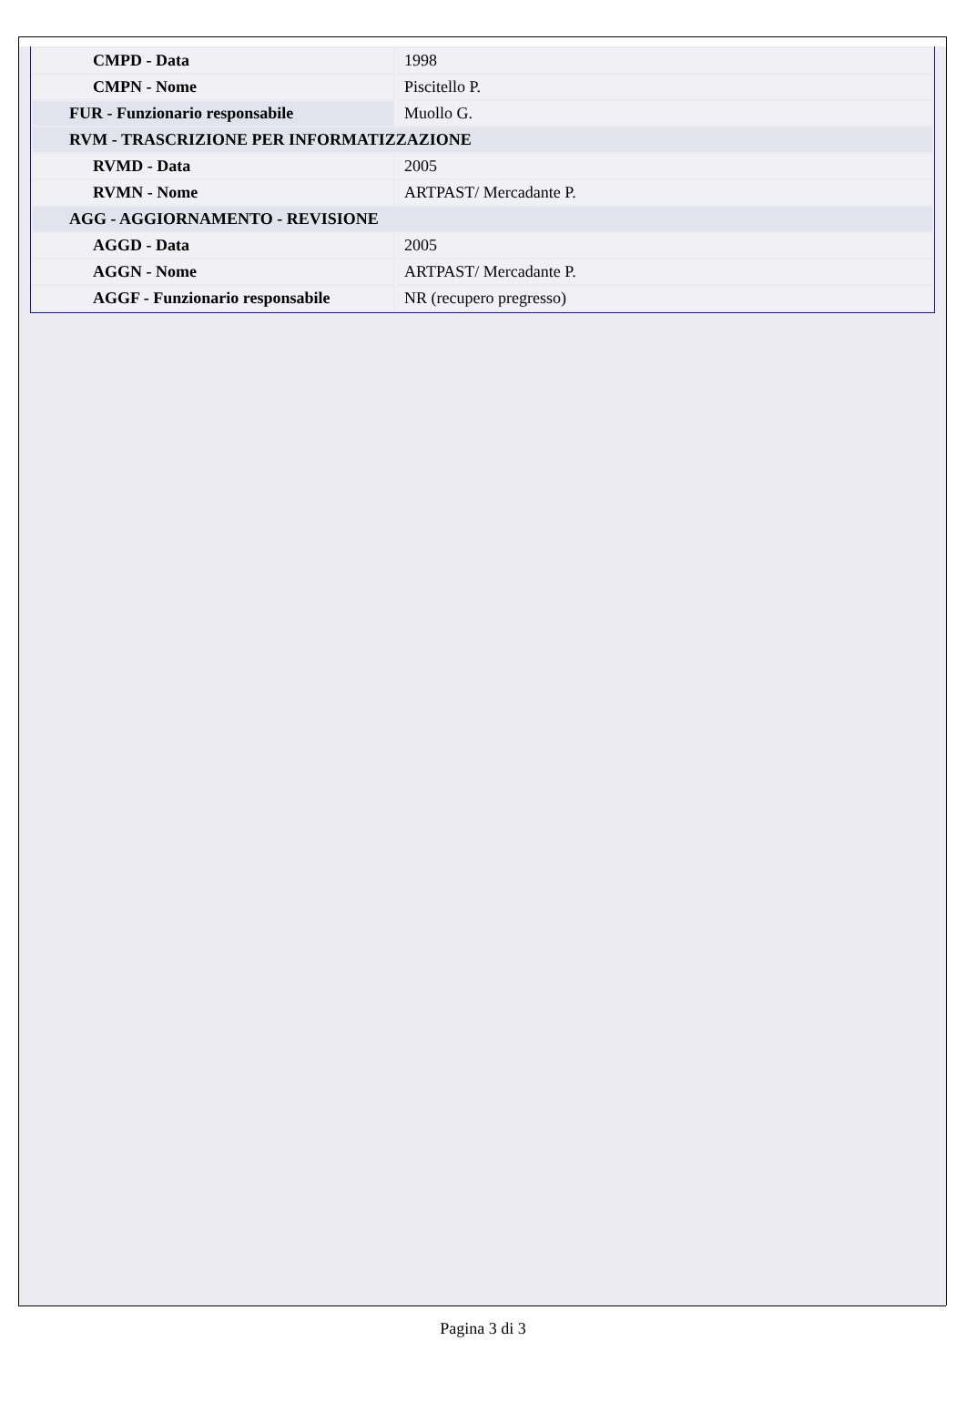| CMPD - Data | 1998 |
| CMPN - Nome | Piscitello P. |
| FUR - Funzionario responsabile | Muollo G. |
| RVM - TRASCRIZIONE PER INFORMATIZZAZIONE | |
| RVMD - Data | 2005 |
| RVMN - Nome | ARTPAST/ Mercadante P. |
| AGG - AGGIORNAMENTO - REVISIONE | |
| AGGD - Data | 2005 |
| AGGN - Nome | ARTPAST/ Mercadante P. |
| AGGF - Funzionario responsabile | NR (recupero pregresso) |
Pagina 3 di 3